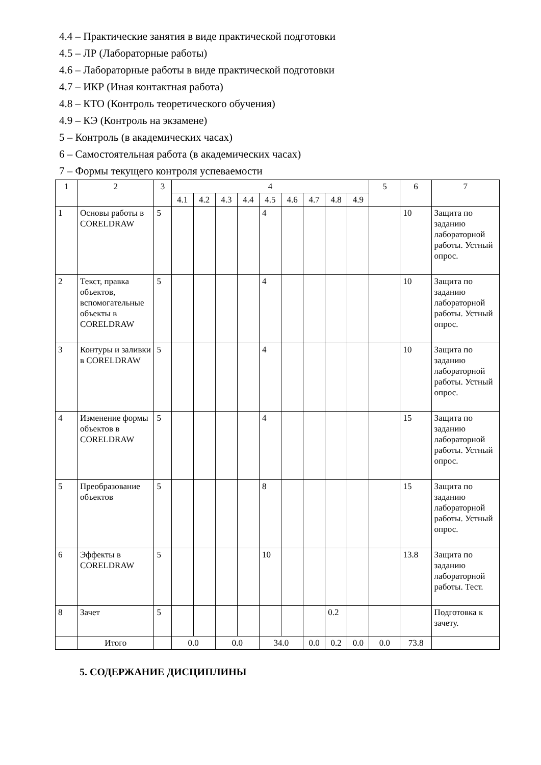4.4 – Практические занятия в виде практической подготовки
4.5 – ЛР (Лабораторные работы)
4.6 – Лабораторные работы в виде практической подготовки
4.7 – ИКР (Иная контактная работа)
4.8 – КТО (Контроль теоретического обучения)
4.9 – КЭ (Контроль на экзамене)
5 – Контроль (в академических часах)
6 – Самостоятельная работа (в академических часах)
7 – Формы текущего контроля успеваемости
| 1 | 2 | 3 | 4 | | | | | | | | | 5 | 6 | 7 |
| | | | 4.1 | 4.2 | 4.3 | 4.4 | 4.5 | 4.6 | 4.7 | 4.8 | 4.9 | | | |
| 1 | Основы работы в CORELDRAW | 5 | | | | | 4 | | | | | | 10 | Защита по заданию лабораторной работы. Устный опрос. |
| 2 | Текст, правка объектов, вспомогательные объекты в CORELDRAW | 5 | | | | | 4 | | | | | | 10 | Защита по заданию лабораторной работы. Устный опрос. |
| 3 | Контуры и заливки в CORELDRAW | 5 | | | | | 4 | | | | | | 10 | Защита по заданию лабораторной работы. Устный опрос. |
| 4 | Изменение формы объектов в CORELDRAW | 5 | | | | | 4 | | | | | | 15 | Защита по заданию лабораторной работы. Устный опрос. |
| 5 | Преобразование объектов | 5 | | | | | 8 | | | | | | 15 | Защита по заданию лабораторной работы. Устный опрос. |
| 6 | Эффекты в CORELDRAW | 5 | | | | | 10 | | | | | | 13.8 | Защита по заданию лабораторной работы. Тест. |
| 8 | Зачет | 5 | | | | | | | | 0.2 | | | | Подготовка к зачету. |
| | Итого | | 0.0 | | 0.0 | | 34.0 | | 0.0 | 0.2 | 0.0 | 0.0 | 73.8 | |
5. СОДЕРЖАНИЕ ДИСЦИПЛИНЫ